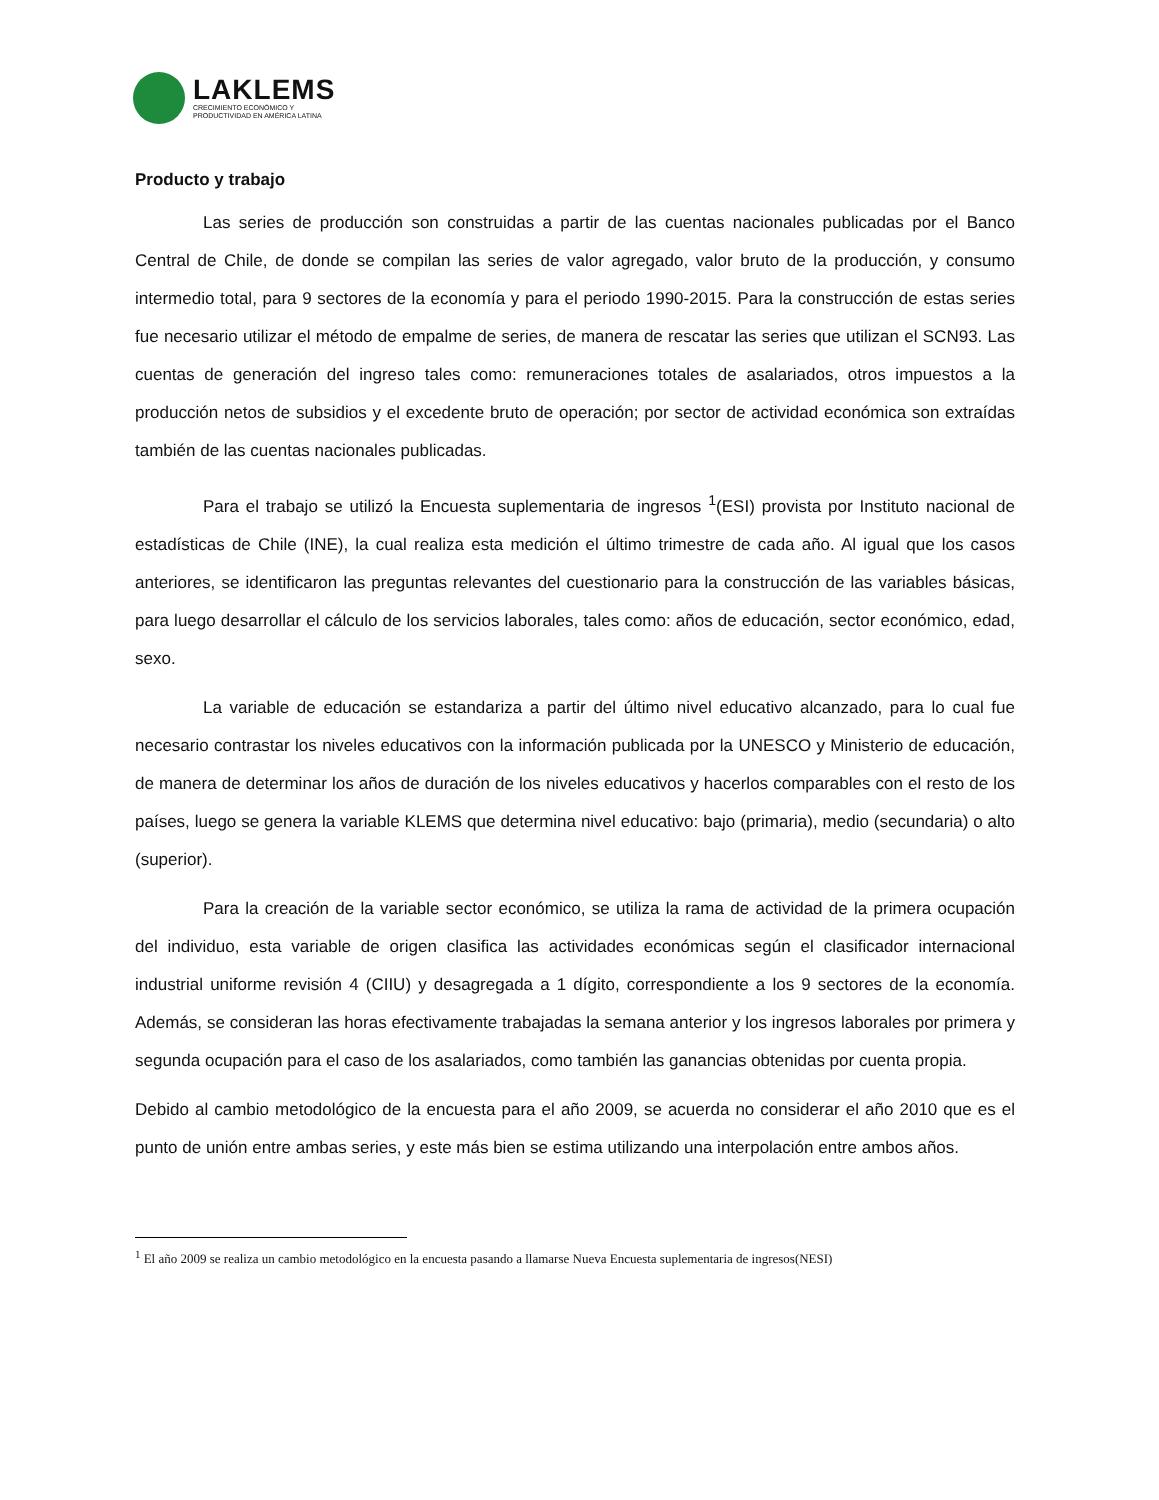LAKLEMS
CRECIMIENTO ECONÓMICO Y
PRODUCTIVIDAD EN AMÉRICA LATINA
Producto y trabajo
Las series de producción son construidas a partir de las cuentas nacionales publicadas por el Banco Central de Chile, de donde se compilan las series de valor agregado, valor bruto de la producción, y consumo intermedio total, para 9 sectores de la economía y para el periodo 1990-2015. Para la construcción de estas series fue necesario utilizar el método de empalme de series, de manera de rescatar las series que utilizan el SCN93. Las cuentas de generación del ingreso tales como: remuneraciones totales de asalariados, otros impuestos a la producción netos de subsidios y el excedente bruto de operación; por sector de actividad económica son extraídas también de las cuentas nacionales publicadas.
Para el trabajo se utilizó la Encuesta suplementaria de ingresos <sup>1</sup>(ESI) provista por Instituto nacional de estadísticas de Chile (INE), la cual realiza esta medición el último trimestre de cada año. Al igual que los casos anteriores, se identificaron las preguntas relevantes del cuestionario para la construcción de las variables básicas, para luego desarrollar el cálculo de los servicios laborales, tales como: años de educación, sector económico, edad, sexo.
La variable de educación se estandariza a partir del último nivel educativo alcanzado, para lo cual fue necesario contrastar los niveles educativos con la información publicada por la UNESCO y Ministerio de educación, de manera de determinar los años de duración de los niveles educativos y hacerlos comparables con el resto de los países, luego se genera la variable KLEMS que determina nivel educativo: bajo (primaria), medio (secundaria) o alto (superior).
Para la creación de la variable sector económico, se utiliza la rama de actividad de la primera ocupación del individuo, esta variable de origen clasifica las actividades económicas según el clasificador internacional industrial uniforme revisión 4 (CIIU) y desagregada a 1 dígito, correspondiente a los 9 sectores de la economía. Además, se consideran las horas efectivamente trabajadas la semana anterior y los ingresos laborales por primera y segunda ocupación para el caso de los asalariados, como también las ganancias obtenidas por cuenta propia.
Debido al cambio metodológico de la encuesta para el año 2009, se acuerda no considerar el año 2010 que es el punto de unión entre ambas series, y este más bien se estima utilizando una interpolación entre ambos años.
<sup>1</sup> El año 2009 se realiza un cambio metodológico en la encuesta pasando a llamarse Nueva Encuesta suplementaria de ingresos(NESI)